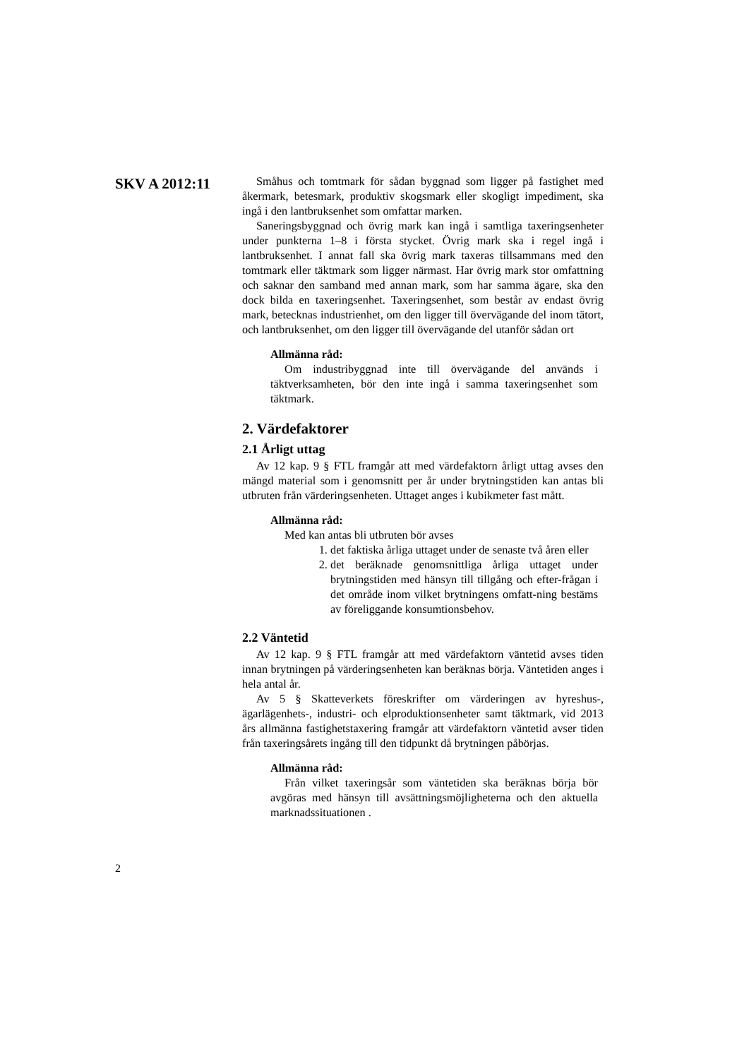SKV A 2012:11
Småhus och tomtmark för sådan byggnad som ligger på fastighet med åkermark, betesmark, produktiv skogsmark eller skogligt impediment, ska ingå i den lantbruksenhet som omfattar marken.
Saneringsbyggnad och övrig mark kan ingå i samtliga taxeringsenheter under punkterna 1–8 i första stycket. Övrig mark ska i regel ingå i lantbruksenhet. I annat fall ska övrig mark taxeras tillsammans med den tomtmark eller täktmark som ligger närmast. Har övrig mark stor omfattning och saknar den samband med annan mark, som har samma ägare, ska den dock bilda en taxeringsenhet. Taxeringsenhet, som består av endast övrig mark, betecknas industrienhet, om den ligger till övervägande del inom tätort, och lantbruksenhet, om den ligger till övervägande del utanför sådan ort
Allmänna råd:
Om industribyggnad inte till övervägande del används i täktverksamheten, bör den inte ingå i samma taxeringsenhet som täktmark.
2. Värdefaktorer
2.1 Årligt uttag
Av 12 kap. 9 § FTL framgår att med värdefaktorn årligt uttag avses den mängd material som i genomsnitt per år under brytningstiden kan antas bli utbruten från värderingsenheten. Uttaget anges i kubikmeter fast mått.
Allmänna råd:
Med kan antas bli utbruten bör avses
1. det faktiska årliga uttaget under de senaste två åren eller
2. det beräknade genomsnittliga årliga uttaget under brytningstiden med hänsyn till tillgång och efter-frågan i det område inom vilket brytningens omfatt-ning bestäms av föreliggande konsumtionsbehov.
2.2 Väntetid
Av 12 kap. 9 § FTL framgår att med värdefaktorn väntetid avses tiden innan brytningen på värderingsenheten kan beräknas börja. Väntetiden anges i hela antal år.
Av 5 § Skatteverkets föreskrifter om värderingen av hyreshus-, ägarlägenhets-, industri- och elproduktionsenheter samt täktmark, vid 2013 års allmänna fastighetstaxering framgår att värdefaktorn väntetid avser tiden från taxeringsårets ingång till den tidpunkt då brytningen påbörjas.
Allmänna råd:
Från vilket taxeringsår som väntetiden ska beräknas börja bör avgöras med hänsyn till avsättningsmöjligheterna och den aktuella marknadssituationen .
2